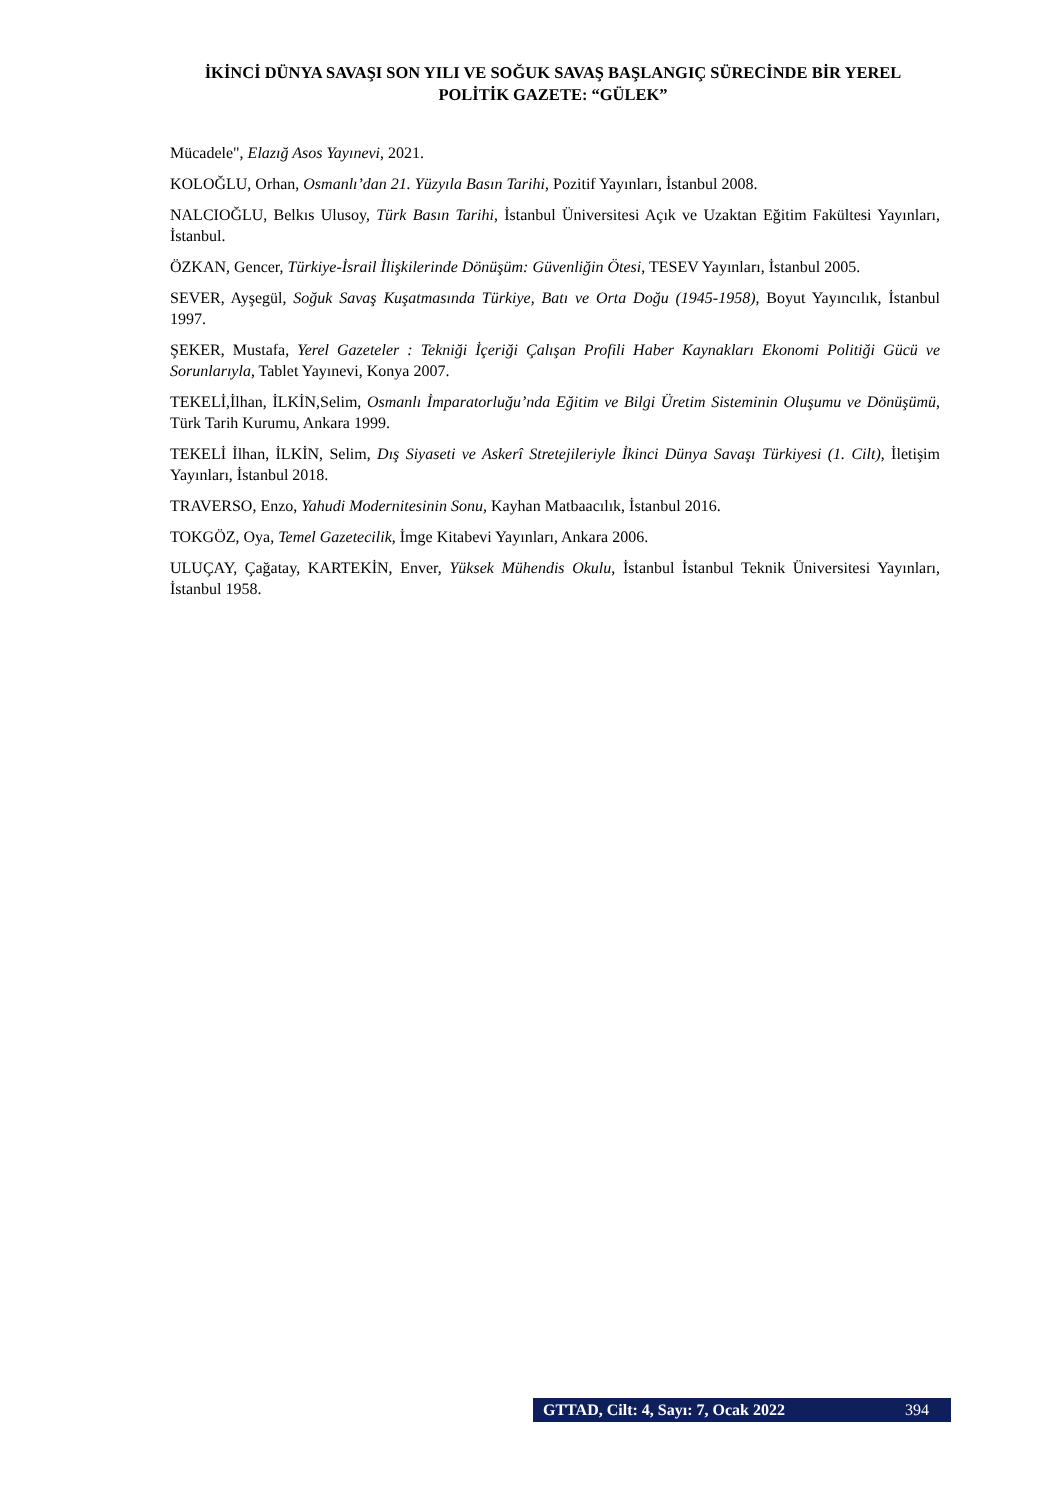İKİNCİ DÜNYA SAVAŞI SON YILI VE SOĞUK SAVAŞ BAŞLANGIÇ SÜRECİNDE BİR YEREL POLİTİK GAZETE: “GÜLEK”
Mücadele", Elazığ Asos Yayınevi, 2021.
KOLOĞLU, Orhan, Osmanlı’dan 21. Yüzyıla Basın Tarihi, Pozitif Yayınları, İstanbul 2008.
NALCIOĞLU, Belkıs Ulusoy, Türk Basın Tarihi, İstanbul Üniversitesi Açık ve Uzaktan Eğitim Fakültesi Yayınları, İstanbul.
ÖZKAN, Gencer, Türkiye-İsrail İlişkilerinde Dönüşüm: Güvenliğin Ötesi, TESEV Yayınları, İstanbul 2005.
SEVER, Ayşegül, Soğuk Savaş Kuşatmasında Türkiye, Batı ve Orta Doğu (1945-1958), Boyut Yayıncılık, İstanbul 1997.
ŞEKER, Mustafa, Yerel Gazeteler : Tekniği İçeriği Çalışan Profili Haber Kaynakları Ekonomi Politiği Gücü ve Sorunlarıyla, Tablet Yayınevi, Konya 2007.
TEKELİ,İlhan, İLKİN,Selim, Osmanlı İmparatorluğu’nda Eğitim ve Bilgi Üretim Sisteminin Oluşumu ve Dönüşümü, Türk Tarih Kurumu, Ankara 1999.
TEKELİ İlhan, İLKİN, Selim, Dış Siyaseti ve Askerî Stretejileriyle İkinci Dünya Savaşı Türkiyesi (1. Cilt), İletişim Yayınları, İstanbul 2018.
TRAVERSO, Enzo, Yahudi Modernitesinin Sonu, Kayhan Matbaacılık, İstanbul 2016.
TOKGÖZ, Oya, Temel Gazetecilik, İmge Kitabevi Yayınları, Ankara 2006.
ULUÇAY, Çağatay, KARTEKİN, Enver, Yüksek Mühendis Okulu, İstanbul İstanbul Teknik Üniversitesi Yayınları, İstanbul 1958.
GTTAD, Cilt: 4, Sayı: 7, Ocak 2022 394